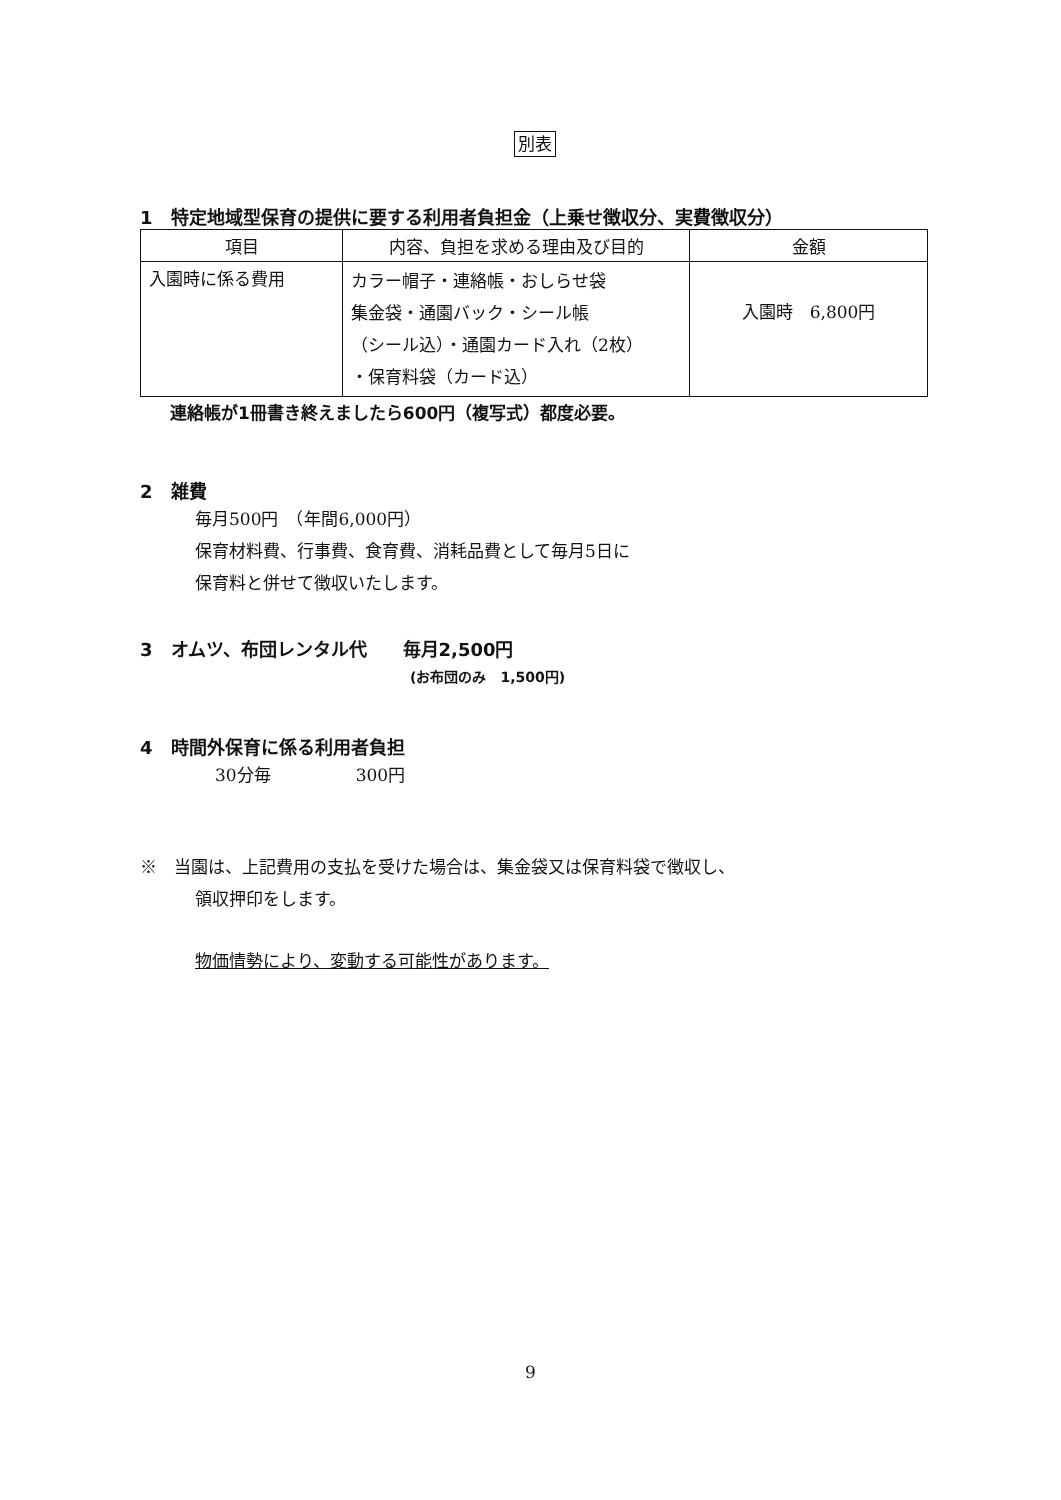別表
1　特定地域型保育の提供に要する利用者負担金（上乗せ徴収分、実費徴収分）
| 項目 | 内容、負担を求める理由及び目的 | 金額 |
| --- | --- | --- |
| 入園時に係る費用 | カラー帽子・連絡帳・おしらせ袋 集金袋・通園バック・シール帳 （シール込）・通園カード入れ（2枚） ・保育料袋（カード込） | 入園時 6,800円 |
連絡帳が1冊書き終えましたら600円（複写式）都度必要。
2　雑費
毎月500円　（年間6,000円）
保育材料費、行事費、食育費、消耗品費として毎月5日に
保育料と併せて徴収いたします。
3　オムツ、布団レンタル代　　毎月2,500円
(お布団のみ　1,500円)
4　時間外保育に係る利用者負担
30分毎　　　　　300円
※　当園は、上記費用の支払を受けた場合は、集金袋又は保育料袋で徴収し、
領収押印をします。
物価情勢により、変動する可能性があります。
9